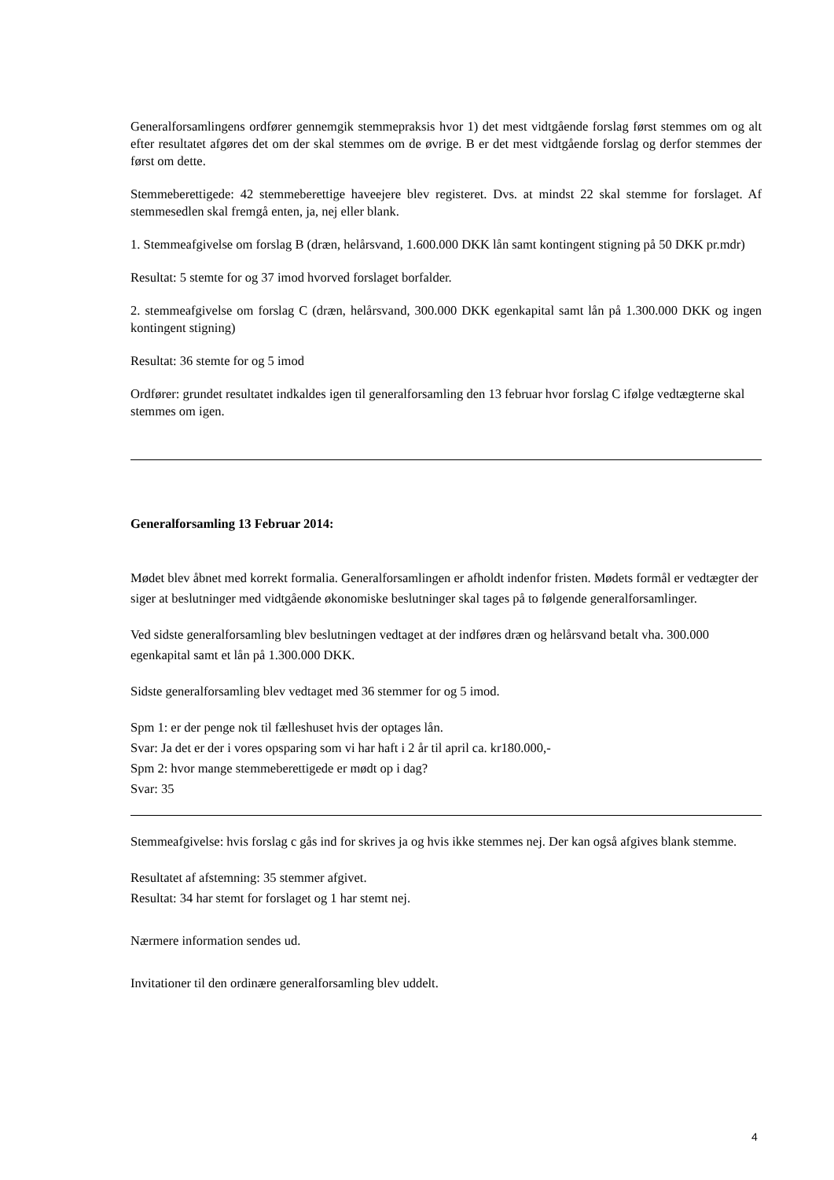Generalforsamlingens ordfører gennemgik stemmepraksis hvor 1) det mest vidtgående forslag først stemmes om og alt efter resultatet afgøres det om der skal stemmes om de øvrige. B er det mest vidtgående forslag og derfor stemmes der først om dette.
Stemmeberettigede: 42 stemmeberettige haveejere blev registeret. Dvs. at mindst 22 skal stemme for forslaget. Af stemmesedlen skal fremgå enten, ja, nej eller blank.
1. Stemmeafgivelse om forslag B (dræn, helårsvand, 1.600.000 DKK lån samt kontingent stigning på 50 DKK pr.mdr)
Resultat: 5 stemte for og 37 imod hvorved forslaget borfalder.
2. stemmeafgivelse om forslag C (dræn, helårsvand, 300.000 DKK egenkapital samt lån på 1.300.000 DKK og ingen kontingent stigning)
Resultat: 36 stemte for og 5 imod
Ordfører: grundet resultatet indkaldes igen til generalforsamling den 13 februar hvor forslag C ifølge vedtægterne skal stemmes om igen.
Generalforsamling 13 Februar 2014:
Mødet blev åbnet med korrekt formalia. Generalforsamlingen er afholdt indenfor fristen. Mødets formål er vedtægter der siger at beslutninger med vidtgående økonomiske beslutninger skal tages på to følgende generalforsamlinger.
Ved sidste generalforsamling blev beslutningen vedtaget at der indføres dræn og helårsvand betalt vha. 300.000 egenkapital samt et lån på 1.300.000 DKK.
Sidste generalforsamling blev vedtaget med 36 stemmer for og 5 imod.
Spm 1: er der penge nok til fælleshuset hvis der optages lån.
Svar: Ja det er der i vores opsparing som vi har haft i 2 år til april ca. kr180.000,-
Spm 2: hvor mange stemmeberettigede er mødt op i dag?
Svar: 35
Stemmeafgivelse: hvis forslag c gås ind for skrives ja og hvis ikke stemmes nej. Der kan også afgives blank stemme.
Resultatet af afstemning: 35 stemmer afgivet.
Resultat: 34 har stemt for forslaget og 1 har stemt nej.
Nærmere information sendes ud.
Invitationer til den ordinære generalforsamling blev uddelt.
4